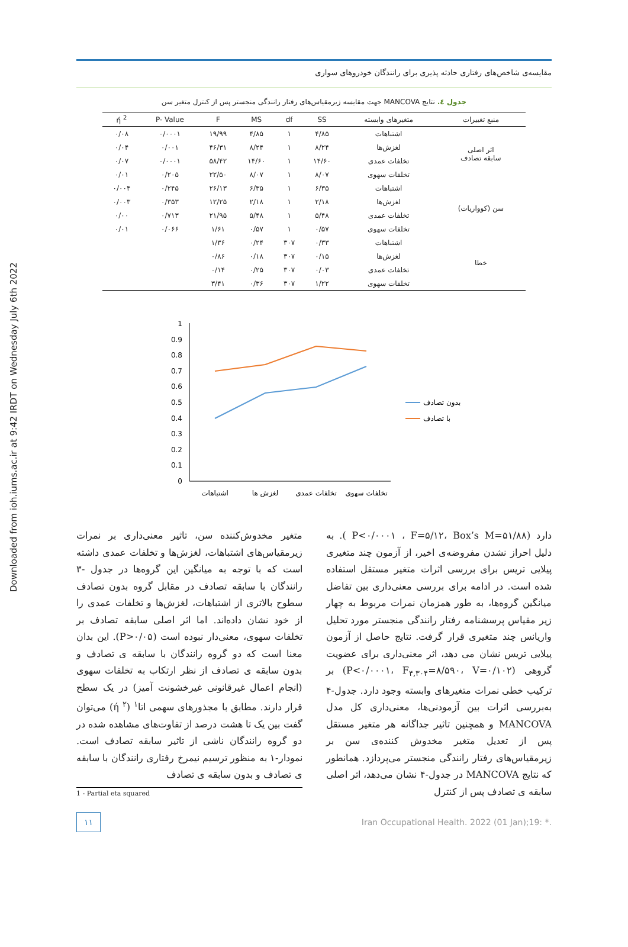Downloaded from ioh.iums.ac.ir at 9:42 IRDT on Wednesday July 6th 2022
مقایسه‌ی شاخص‌های رفتاری حادثه پذیری برای رانندگان خودروهای سواری
جدول ٤. نتایج MANCOVA جهت مقایسه زیرمقیاس‌های رفتار رانندگی منجستر پس از کنترل متغیر سن
| منبع تغییرات | متغیرهای وابسته | SS | df | MS | F | P- Value | ή <sup>2</sup> |
| --- | --- | --- | --- | --- | --- | --- | --- |
| اثر اصلی سابقه تصادف | اشتباهات | ۴/۸۵ | ۱ | ۴/۸۵ | ۱۹/۹۹ | ۰/۰۰۰۱ | ۰/۰۸ |
| | لغزش‌ها | ۸/۲۴ | ۱ | ۸/۲۴ | ۴۶/۳۱ | ۰/۰۰۱ | ۰/۰۴ |
| | تخلفات عمدی | ۱۴/۶۰ | ۱ | ۱۴/۶۰ | ۵۸/۴۲ | ۰/۰۰۰۱ | ۰/۰۷ |
| | تخلفات سهوی | ۸/۰۷ | ۱ | ۸/۰۷ | ۲۲/۵۰ | ۰/۲۰۵ | ۰/۰۱ |
| سن (کوواریات) | اشتباهات | ۶/۳۵ | ۱ | ۶/۳۵ | ۲۶/۱۳ | ۰/۲۴۵ | ۰/۰۰۴ |
| | لغزش‌ها | ۲/۱۸ | ۱ | ۲/۱۸ | ۱۲/۲۵ | ۰/۳۵۳ | ۰/۰۰۳ |
| | تخلفات عمدی | ۵/۴۸ | ۱ | ۵/۴۸ | ۲۱/۹۵ | ۰/۷۱۳ | ۰/۰۰ |
| | تخلفات سهوی | ۰/۵۷ | ۱ | ۰/۵۷ | ۱/۶۱ | ۰/۰۶۶ | ۰/۰۱ |
| خطا | اشتباهات | ۰/۳۳ | ۳۰۷ | ۰/۲۴ | ۱/۳۶ | | |
| | لغزش‌ها | ۰/۱۵ | ۳۰۷ | ۰/۱۸ | ۰/۸۶ | | |
| | تخلفات عمدی | ۰/۰۳ | ۳۰۷ | ۰/۲۵ | ۰/۱۴ | | |
| | تخلفات سهوی | ۱/۲۲ | ۳۰۷ | ۰/۳۶ | ۳/۴۱ | | |
0
0.1
0.2
0.3
0.4
0.5
0.6
0.7
0.8
0.9
1
اشتباهات
لغزش ها
تخلفات عمدی
تخلفات سهوی
بدون تصادف
با تصادف
دارد (P<۰/۰۰۰۱ ، F=۵/۱۲، Box’s M=۵۱/۸۸ ). به دلیل احراز نشدن مفروضه‌ی اخیر، از آزمون چند متغیری پیلایی تریس برای بررسی اثرات متغیر مستقل استفاده شده است. در ادامه برای بررسی معنی‌داری بین تفاضل میانگین گروه‌ها، به طور همزمان نمرات مربوط به چهار زیر مقیاس پرسشنامه رفتار رانندگی منجستر مورد تحلیل واریانس چند متغیری قرار گرفت. نتایج حاصل از آزمون پیلایی تریس نشان می دهد، اثر معنی‌داری برای عضویت گروهی (P<۰/۰۰۰۱، F<sub>۴,۳۰۴</sub>=۸/۵۹۰، V=۰/۱۰۲) بر ترکیب خطی نمرات متغیرهای وابسته وجود دارد. جدول-۴ به‌بررسی اثرات بین آزمودنی‌ها، معنی‌داری کل مدل MANCOVA و همچنین تاثیر جداگانه هر متغیر مستقل پس از تعدیل متغیر مخدوش کننده‌ی سن بر زیرمقیاس‌های رفتار رانندگی منجستر می‌پردازد. همانطور که نتایج MANCOVA در جدول-۴ نشان می‌دهد، اثر اصلی سابقه ی تصادف پس از کنترل
متغیر مخدوش‌کننده سن، تاثیر معنی‌داری بر نمرات زیرمقیاس‌های اشتباهات، لغزش‌ها و تخلفات عمدی داشته است که با توجه به میانگین این گروه‌ها در جدول -۳ رانندگان با سابقه تصادف در مقابل گروه بدون تصادف سطوح بالاتری از اشتباهات، لغزش‌ها و تخلفات عمدی را از خود نشان داده‌اند. اما اثر اصلی سابقه تصادف بر تخلفات سهوی، معنی‌دار نبوده است (P>۰/۰۵). این بدان معنا است که دو گروه رانندگان با سابقه ی تصادف و بدون سابقه ی تصادف از نظر ارتکاب به تخلفات سهوی (انجام اعمال غیرقانونی غیرخشونت آمیز) در یک سطح قرار دارند. مطابق با مجذورهای سهمی اتا<sup>۱</sup> (ή <sup>۲</sup>) می‌توان گفت بین یک تا هشت درصد از تفاوت‌های مشاهده شده در دو گروه رانندگان ناشی از تاثیر سابقه تصادف است. نمودار-۱ به منظور ترسیم نیمرخ رفتاری رانندگان با سابقه ی تصادف و بدون سابقه ی تصادف
1 - Partial eta squared
۱۱ Iran Occupational Health. 2022 (01 Jan);19: *.